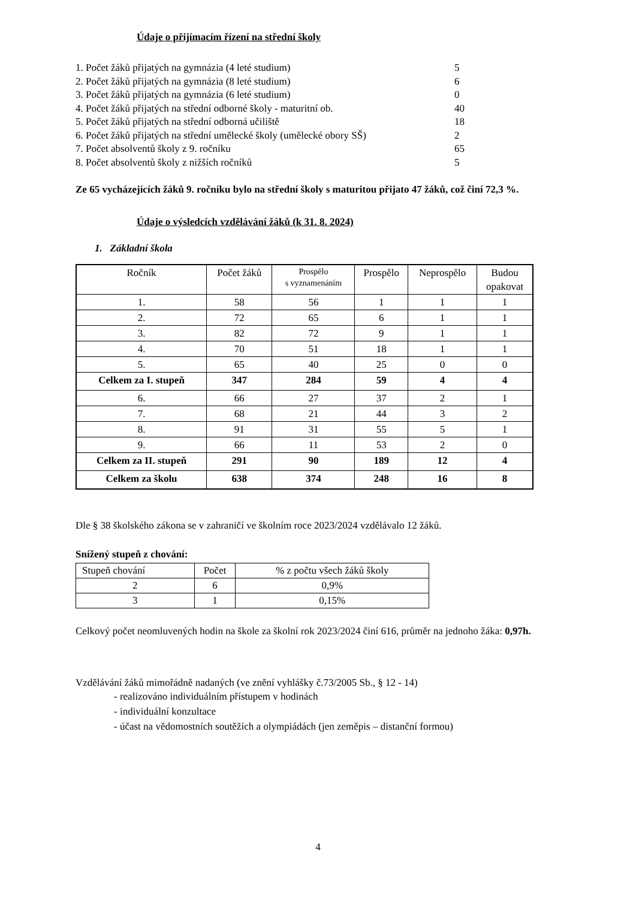Údaje o přijímacím řízení na střední školy
1. Počet žáků přijatých na gymnázia (4 leté studium) 5
2. Počet žáků přijatých na gymnázia (8 leté studium) 6
3. Počet žáků přijatých na gymnázia (6 leté studium) 0
4. Počet žáků přijatých na střední odborné školy - maturitní ob. 40
5. Počet žáků přijatých na střední odborná učiliště 18
6. Počet žáků přijatých na střední umělecké školy (umělecké obory SŠ) 2
7. Počet absolventů školy z 9. ročníku 65
8. Počet absolventů školy z nižších ročníků 5
Ze 65 vycházejících žáků 9. ročníku bylo na střední školy s maturitou přijato 47 žáků, což činí 72,3 %.
Údaje o výsledcích vzdělávání žáků (k 31. 8. 2024)
1. Základní škola
| Ročník | Počet žáků | Prospělo s vyznamenáním | Prospělo | Neprospělo | Budou opakovat |
| --- | --- | --- | --- | --- | --- |
| 1. | 58 | 56 | 1 | 1 | 1 |
| 2. | 72 | 65 | 6 | 1 | 1 |
| 3. | 82 | 72 | 9 | 1 | 1 |
| 4. | 70 | 51 | 18 | 1 | 1 |
| 5. | 65 | 40 | 25 | 0 | 0 |
| Celkem za I. stupeň | 347 | 284 | 59 | 4 | 4 |
| 6. | 66 | 27 | 37 | 2 | 1 |
| 7. | 68 | 21 | 44 | 3 | 2 |
| 8. | 91 | 31 | 55 | 5 | 1 |
| 9. | 66 | 11 | 53 | 2 | 0 |
| Celkem za II. stupeň | 291 | 90 | 189 | 12 | 4 |
| Celkem za školu | 638 | 374 | 248 | 16 | 8 |
Dle § 38 školského zákona se v zahraničí ve školním roce 2023/2024 vzdělávalo 12 žáků.
Snížený stupeň z chování:
| Stupeň chování | Počet | % z počtu všech žáků školy |
| 2 | 6 | 0,9% |
| 3 | 1 | 0,15% |
Celkový počet neomluvených hodin na škole za školní rok 2023/2024 činí 616, průměr na jednoho žáka: 0,97h.
Vzdělávání žáků mimořádně nadaných (ve znění vyhlášky č.73/2005 Sb., § 12 - 14)
- realizováno individuálním přístupem v hodinách
- individuální konzultace
- účast na vědomostních soutěžích a olympiádách (jen zeměpis – distanční formou)
4